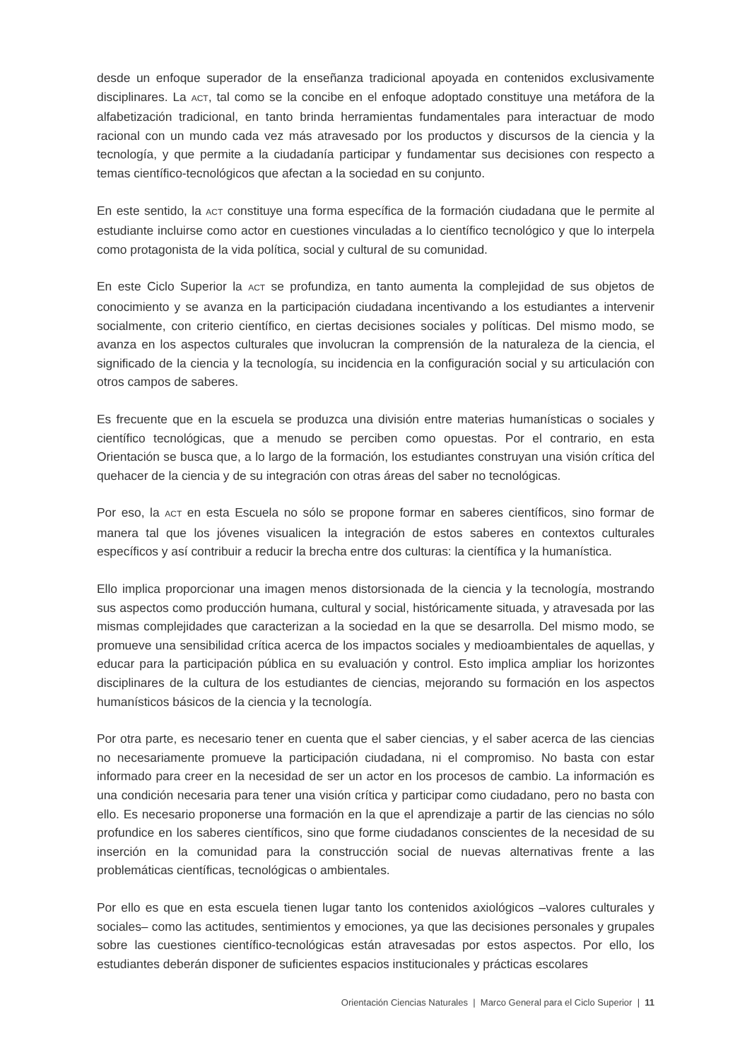desde un enfoque superador de la enseñanza tradicional apoyada en contenidos exclusivamente disciplinares. La ACT, tal como se la concibe en el enfoque adoptado constituye una metáfora de la alfabetización tradicional, en tanto brinda herramientas fundamentales para interactuar de modo racional con un mundo cada vez más atravesado por los productos y discursos de la ciencia y la tecnología, y que permite a la ciudadanía participar y fundamentar sus decisiones con respecto a temas científico-tecnológicos que afectan a la sociedad en su conjunto.
En este sentido, la ACT constituye una forma específica de la formación ciudadana que le permite al estudiante incluirse como actor en cuestiones vinculadas a lo científico tecnológico y que lo interpela como protagonista de la vida política, social y cultural de su comunidad.
En este Ciclo Superior la ACT se profundiza, en tanto aumenta la complejidad de sus objetos de conocimiento y se avanza en la participación ciudadana incentivando a los estudiantes a intervenir socialmente, con criterio científico, en ciertas decisiones sociales y políticas. Del mismo modo, se avanza en los aspectos culturales que involucran la comprensión de la naturaleza de la ciencia, el significado de la ciencia y la tecnología, su incidencia en la configuración social y su articulación con otros campos de saberes.
Es frecuente que en la escuela se produzca una división entre materias humanísticas o sociales y científico tecnológicas, que a menudo se perciben como opuestas. Por el contrario, en esta Orientación se busca que, a lo largo de la formación, los estudiantes construyan una visión crítica del quehacer de la ciencia y de su integración con otras áreas del saber no tecnológicas.
Por eso, la ACT en esta Escuela no sólo se propone formar en saberes científicos, sino formar de manera tal que los jóvenes visualicen la integración de estos saberes en contextos culturales específicos y así contribuir a reducir la brecha entre dos culturas: la científica y la humanística.
Ello implica proporcionar una imagen menos distorsionada de la ciencia y la tecnología, mostrando sus aspectos como producción humana, cultural y social, históricamente situada, y atravesada por las mismas complejidades que caracterizan a la sociedad en la que se desarrolla. Del mismo modo, se promueve una sensibilidad crítica acerca de los impactos sociales y medioambientales de aquellas, y educar para la participación pública en su evaluación y control. Esto implica ampliar los horizontes disciplinares de la cultura de los estudiantes de ciencias, mejorando su formación en los aspectos humanísticos básicos de la ciencia y la tecnología.
Por otra parte, es necesario tener en cuenta que el saber ciencias, y el saber acerca de las ciencias no necesariamente promueve la participación ciudadana, ni el compromiso. No basta con estar informado para creer en la necesidad de ser un actor en los procesos de cambio. La información es una condición necesaria para tener una visión crítica y participar como ciudadano, pero no basta con ello. Es necesario proponerse una formación en la que el aprendizaje a partir de las ciencias no sólo profundice en los saberes científicos, sino que forme ciudadanos conscientes de la necesidad de su inserción en la comunidad para la construcción social de nuevas alternativas frente a las problemáticas científicas, tecnológicas o ambientales.
Por ello es que en esta escuela tienen lugar tanto los contenidos axiológicos –valores culturales y sociales– como las actitudes, sentimientos y emociones, ya que las decisiones personales y grupales sobre las cuestiones científico-tecnológicas están atravesadas por estos aspectos. Por ello, los estudiantes deberán disponer de suficientes espacios institucionales y prácticas escolares
Orientación Ciencias Naturales | Marco General para el Ciclo Superior | 11